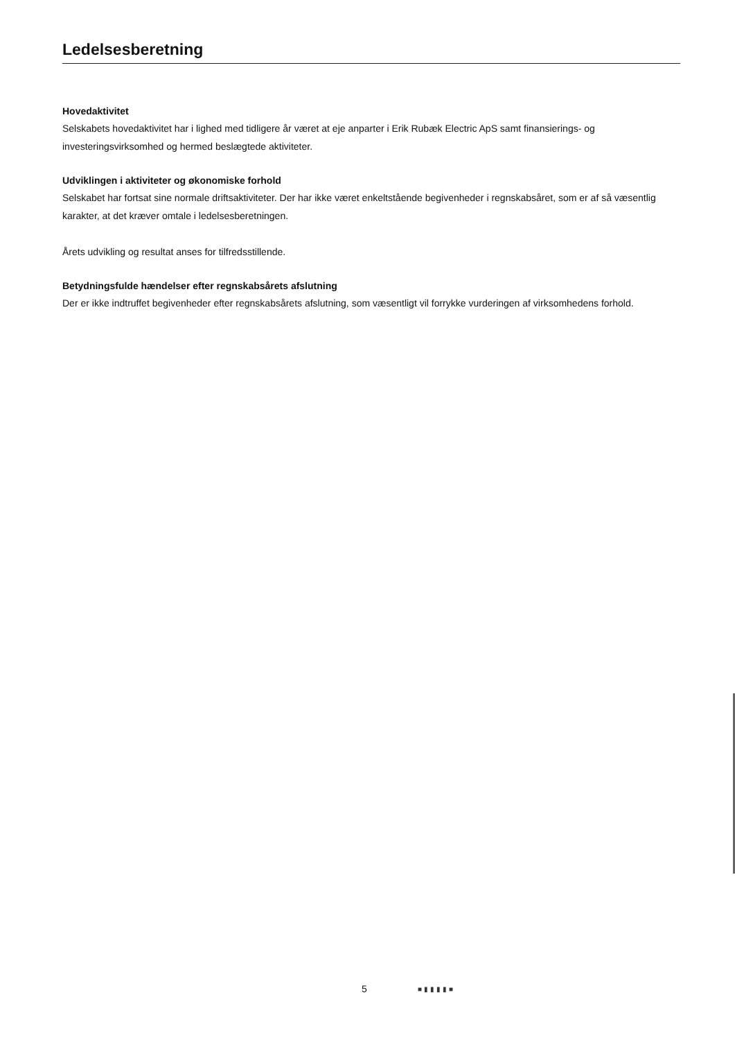Ledelsesberetning
Hovedaktivitet
Selskabets hovedaktivitet har i lighed med tidligere år været at eje anparter i Erik Rubæk Electric ApS samt finansierings- og investeringsvirksomhed og hermed beslægtede aktiviteter.
Udviklingen i aktiviteter og økonomiske forhold
Selskabet har fortsat sine normale driftsaktiviteter. Der har ikke været enkeltstående begivenheder i regnskabsåret, som er af så væsentlig karakter, at det kræver omtale i ledelsesberetningen.
Årets udvikling og resultat anses for tilfredsstillende.
Betydningsfulde hændelser efter regnskabsårets afslutning
Der er ikke indtruffet begivenheder efter regnskabsårets afslutning, som væsentligt vil forrykke vurderingen af virksomhedens forhold.
5 ■▮▮▮▮■